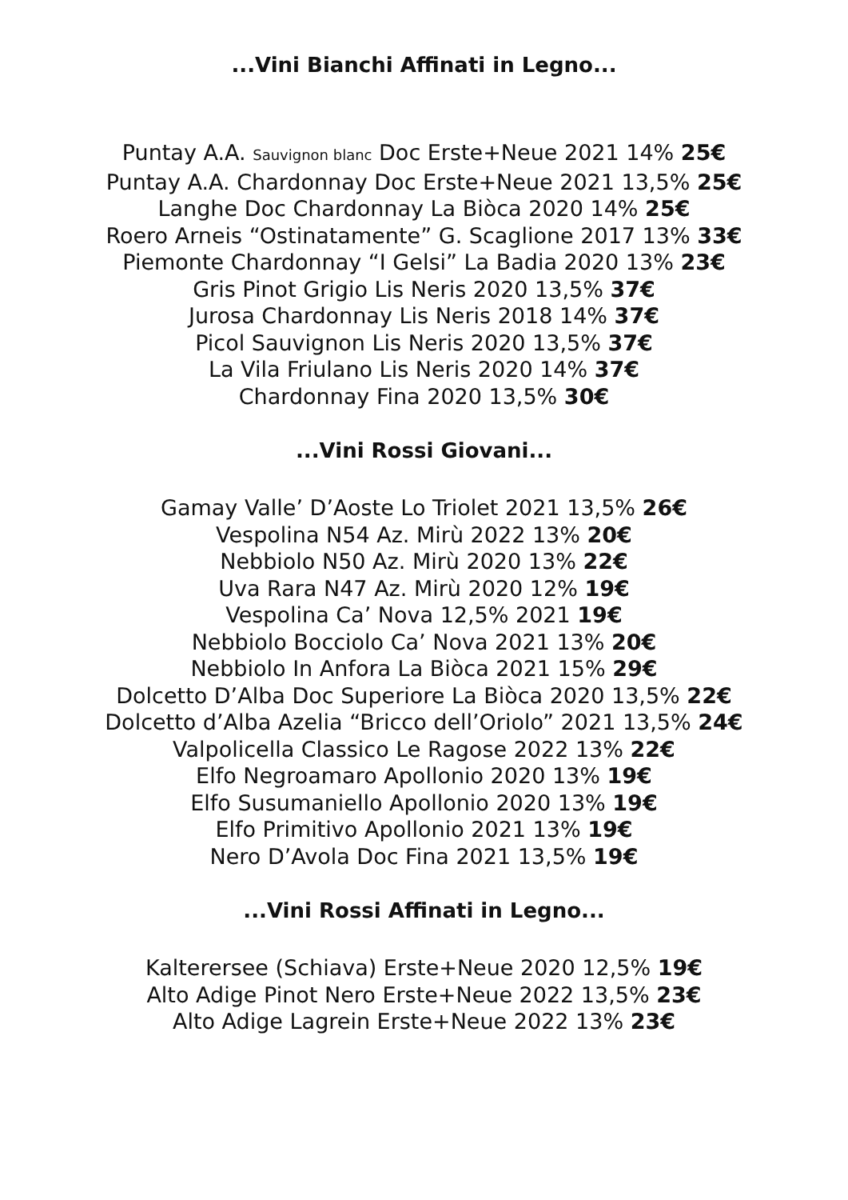...Vini Bianchi Affinati in Legno...
Puntay A.A. Sauvignon blanc Doc Erste+Neue 2021 14% 25€
Puntay A.A. Chardonnay Doc Erste+Neue 2021 13,5% 25€
Langhe Doc Chardonnay La Biòca 2020 14% 25€
Roero Arneis “Ostinatamente” G. Scaglione 2017 13% 33€
Piemonte Chardonnay “I Gelsi” La Badia 2020 13% 23€
Gris Pinot Grigio Lis Neris 2020 13,5% 37€
Jurosa Chardonnay Lis Neris 2018 14% 37€
Picol Sauvignon Lis Neris 2020 13,5% 37€
La Vila Friulano Lis Neris 2020 14% 37€
Chardonnay Fina 2020 13,5% 30€
...Vini Rossi Giovani...
Gamay Valle’ D’Aoste Lo Triolet 2021 13,5% 26€
Vespolina N54 Az. Mirù 2022 13% 20€
Nebbiolo N50 Az. Mirù 2020 13% 22€
Uva Rara N47 Az. Mirù 2020 12% 19€
Vespolina Ca’ Nova 12,5% 2021 19€
Nebbiolo Bocciolo Ca’ Nova 2021 13% 20€
Nebbiolo In Anfora La Biòca 2021 15% 29€
Dolcetto D’Alba Doc Superiore La Biòca 2020 13,5% 22€
Dolcetto d’Alba Azelia “Bricco dell’Oriolo” 2021 13,5% 24€
Valpolicella Classico Le Ragose 2022 13% 22€
Elfo Negroamaro Apollonio 2020 13% 19€
Elfo Susumaniello Apollonio 2020 13% 19€
Elfo Primitivo Apollonio 2021 13% 19€
Nero D’Avola Doc Fina 2021 13,5% 19€
...Vini Rossi Affinati in Legno...
Kalterersee (Schiava) Erste+Neue 2020 12,5% 19€
Alto Adige Pinot Nero Erste+Neue 2022 13,5% 23€
Alto Adige Lagrein Erste+Neue 2022 13% 23€